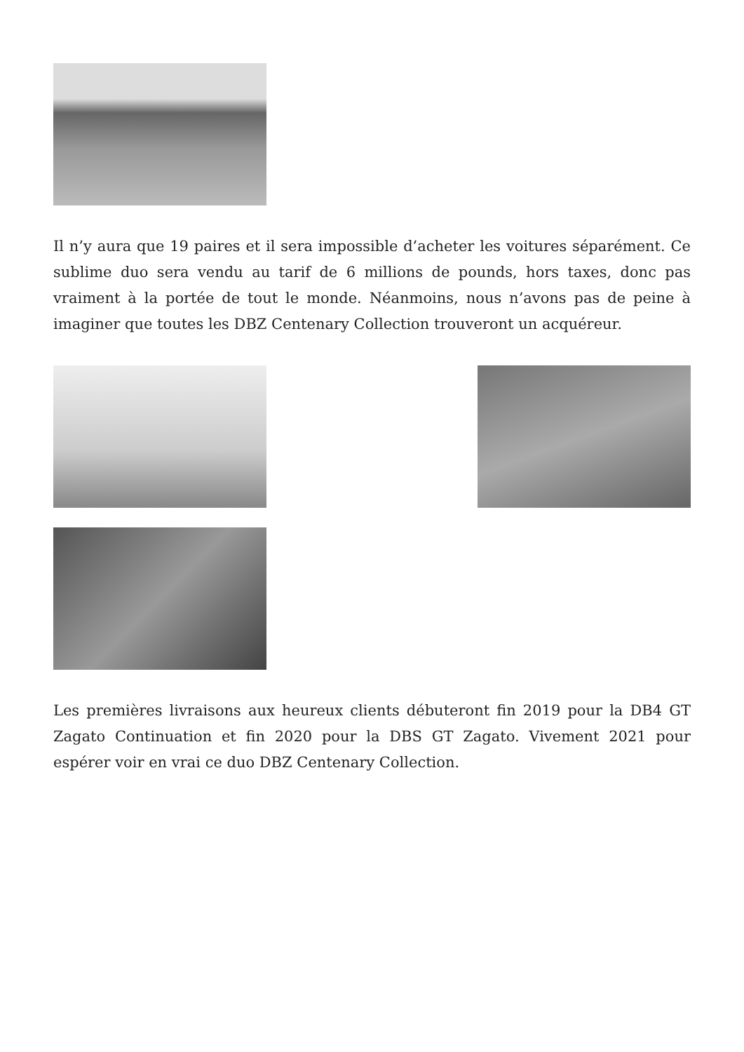Il n’y aura que 19 paires et il sera impossible d’acheter les voitures séparément. Ce sublime duo sera vendu au tarif de 6 millions de pounds, hors taxes, donc pas vraiment à la portée de tout le monde. Néanmoins, nous n’avons pas de peine à imaginer que toutes les DBZ Centenary Collection trouveront un acquéreur.
Les premières livraisons aux heureux clients débuteront fin 2019 pour la DB4 GT Zagato Continuation et fin 2020 pour la DBS GT Zagato. Vivement 2021 pour espérer voir en vrai ce duo DBZ Centenary Collection.